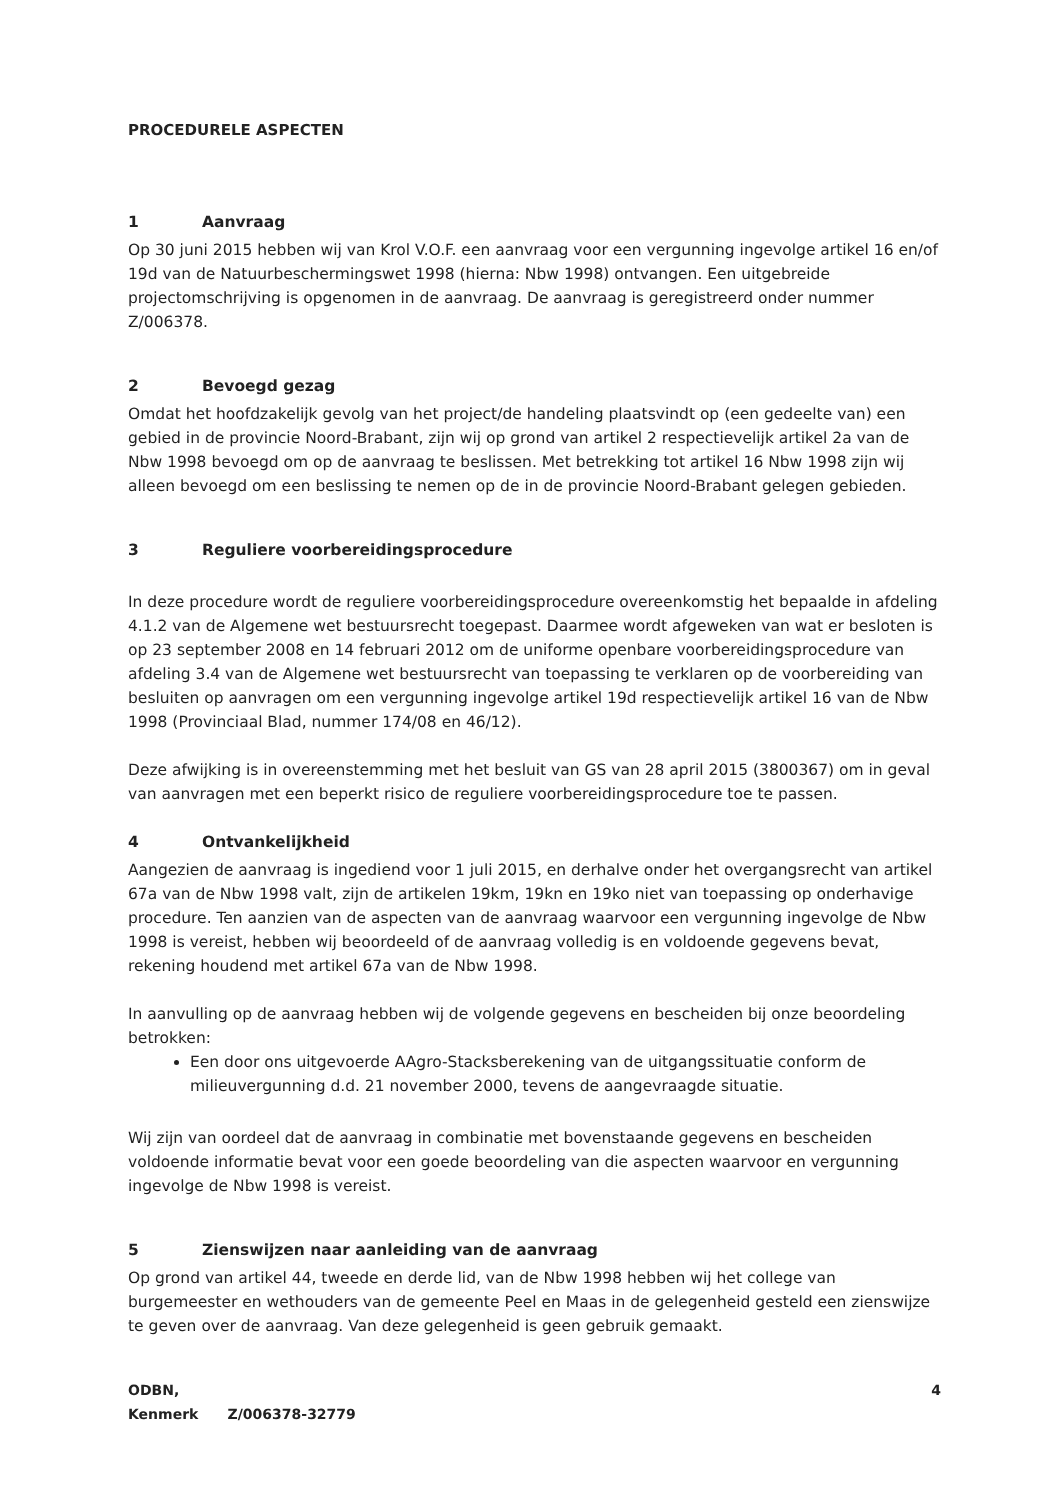PROCEDURELE ASPECTEN
1 Aanvraag
Op 30 juni 2015 hebben wij van Krol V.O.F. een aanvraag voor een vergunning ingevolge artikel 16 en/of 19d van de Natuurbeschermingswet 1998 (hierna: Nbw 1998) ontvangen. Een uitgebreide projectomschrijving is opgenomen in de aanvraag. De aanvraag is geregistreerd onder nummer Z/006378.
2 Bevoegd gezag
Omdat het hoofdzakelijk gevolg van het project/de handeling plaatsvindt op (een gedeelte van) een gebied in de provincie Noord-Brabant, zijn wij op grond van artikel 2 respectievelijk artikel 2a van de Nbw 1998 bevoegd om op de aanvraag te beslissen. Met betrekking tot artikel 16 Nbw 1998 zijn wij alleen bevoegd om een beslissing te nemen op de in de provincie Noord-Brabant gelegen gebieden.
3 Reguliere voorbereidingsprocedure
In deze procedure wordt de reguliere voorbereidingsprocedure overeenkomstig het bepaalde in afdeling 4.1.2 van de Algemene wet bestuursrecht toegepast. Daarmee wordt afgeweken van wat er besloten is op 23 september 2008 en 14 februari 2012 om de uniforme openbare voorbereidingsprocedure van afdeling 3.4 van de Algemene wet bestuursrecht van toepassing te verklaren op de voorbereiding van besluiten op aanvragen om een vergunning ingevolge artikel 19d respectievelijk artikel 16 van de Nbw 1998 (Provinciaal Blad, nummer 174/08 en 46/12).
Deze afwijking is in overeenstemming met het besluit van GS van 28 april 2015 (3800367) om in geval van aanvragen met een beperkt risico de reguliere voorbereidingsprocedure toe te passen.
4 Ontvankelijkheid
Aangezien de aanvraag is ingediend voor 1 juli 2015, en derhalve onder het overgangsrecht van artikel 67a van de Nbw 1998 valt, zijn de artikelen 19km, 19kn en 19ko niet van toepassing op onderhavige procedure. Ten aanzien van de aspecten van de aanvraag waarvoor een vergunning ingevolge de Nbw 1998 is vereist, hebben wij beoordeeld of de aanvraag volledig is en voldoende gegevens bevat, rekening houdend met artikel 67a van de Nbw 1998.
In aanvulling op de aanvraag hebben wij de volgende gegevens en bescheiden bij onze beoordeling betrokken:
Een door ons uitgevoerde AAgro-Stacksberekening van de uitgangssituatie conform de milieuvergunning d.d. 21 november 2000, tevens de aangevraagde situatie.
Wij zijn van oordeel dat de aanvraag in combinatie met bovenstaande gegevens en bescheiden voldoende informatie bevat voor een goede beoordeling van die aspecten waarvoor en vergunning ingevolge de Nbw 1998 is vereist.
5 Zienswijzen naar aanleiding van de aanvraag
Op grond van artikel 44, tweede en derde lid, van de Nbw 1998 hebben wij het college van burgemeester en wethouders van de gemeente Peel en Maas in de gelegenheid gesteld een zienswijze te geven over de aanvraag. Van deze gelegenheid is geen gebruik gemaakt.
ODBN,
Kenmerk Z/006378-32779
4